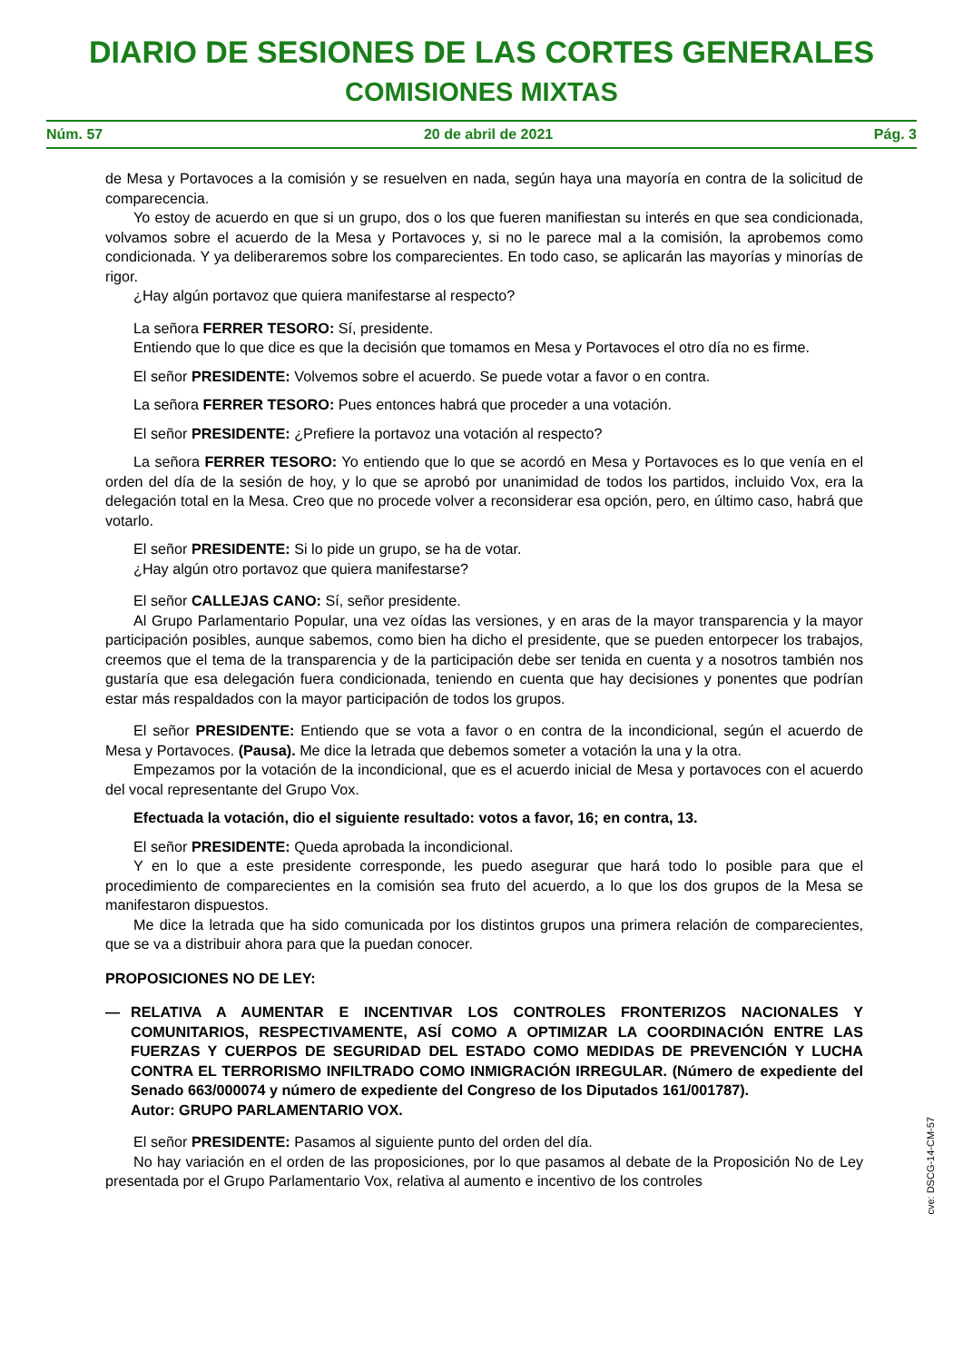DIARIO DE SESIONES DE LAS CORTES GENERALES
COMISIONES MIXTAS
Núm. 57 20 de abril de 2021 Pág. 3
de Mesa y Portavoces a la comisión y se resuelven en nada, según haya una mayoría en contra de la solicitud de comparecencia.
Yo estoy de acuerdo en que si un grupo, dos o los que fueren manifiestan su interés en que sea condicionada, volvamos sobre el acuerdo de la Mesa y Portavoces y, si no le parece mal a la comisión, la aprobemos como condicionada. Y ya deliberaremos sobre los comparecientes. En todo caso, se aplicarán las mayorías y minorías de rigor.
¿Hay algún portavoz que quiera manifestarse al respecto?
La señora FERRER TESORO: Sí, presidente.
Entiendo que lo que dice es que la decisión que tomamos en Mesa y Portavoces el otro día no es firme.
El señor PRESIDENTE: Volvemos sobre el acuerdo. Se puede votar a favor o en contra.
La señora FERRER TESORO: Pues entonces habrá que proceder a una votación.
El señor PRESIDENTE: ¿Prefiere la portavoz una votación al respecto?
La señora FERRER TESORO: Yo entiendo que lo que se acordó en Mesa y Portavoces es lo que venía en el orden del día de la sesión de hoy, y lo que se aprobó por unanimidad de todos los partidos, incluido Vox, era la delegación total en la Mesa. Creo que no procede volver a reconsiderar esa opción, pero, en último caso, habrá que votarlo.
El señor PRESIDENTE: Si lo pide un grupo, se ha de votar.
¿Hay algún otro portavoz que quiera manifestarse?
El señor CALLEJAS CANO: Sí, señor presidente.
Al Grupo Parlamentario Popular, una vez oídas las versiones, y en aras de la mayor transparencia y la mayor participación posibles, aunque sabemos, como bien ha dicho el presidente, que se pueden entorpecer los trabajos, creemos que el tema de la transparencia y de la participación debe ser tenida en cuenta y a nosotros también nos gustaría que esa delegación fuera condicionada, teniendo en cuenta que hay decisiones y ponentes que podrían estar más respaldados con la mayor participación de todos los grupos.
El señor PRESIDENTE: Entiendo que se vota a favor o en contra de la incondicional, según el acuerdo de Mesa y Portavoces. (Pausa). Me dice la letrada que debemos someter a votación la una y la otra.
Empezamos por la votación de la incondicional, que es el acuerdo inicial de Mesa y portavoces con el acuerdo del vocal representante del Grupo Vox.
Efectuada la votación, dio el siguiente resultado: votos a favor, 16; en contra, 13.
El señor PRESIDENTE: Queda aprobada la incondicional.
Y en lo que a este presidente corresponde, les puedo asegurar que hará todo lo posible para que el procedimiento de comparecientes en la comisión sea fruto del acuerdo, a lo que los dos grupos de la Mesa se manifestaron dispuestos.
Me dice la letrada que ha sido comunicada por los distintos grupos una primera relación de comparecientes, que se va a distribuir ahora para que la puedan conocer.
PROPOSICIONES NO DE LEY:
— RELATIVA A AUMENTAR E INCENTIVAR LOS CONTROLES FRONTERIZOS NACIONALES Y COMUNITARIOS, RESPECTIVAMENTE, ASÍ COMO A OPTIMIZAR LA COORDINACIÓN ENTRE LAS FUERZAS Y CUERPOS DE SEGURIDAD DEL ESTADO COMO MEDIDAS DE PREVENCIÓN Y LUCHA CONTRA EL TERRORISMO INFILTRADO COMO INMIGRACIÓN IRREGULAR. (Número de expediente del Senado 663/000074 y número de expediente del Congreso de los Diputados 161/001787).
Autor: GRUPO PARLAMENTARIO VOX.
El señor PRESIDENTE: Pasamos al siguiente punto del orden del día.
No hay variación en el orden de las proposiciones, por lo que pasamos al debate de la Proposición No de Ley presentada por el Grupo Parlamentario Vox, relativa al aumento e incentivo de los controles
cve: DSCG-14-CM-57